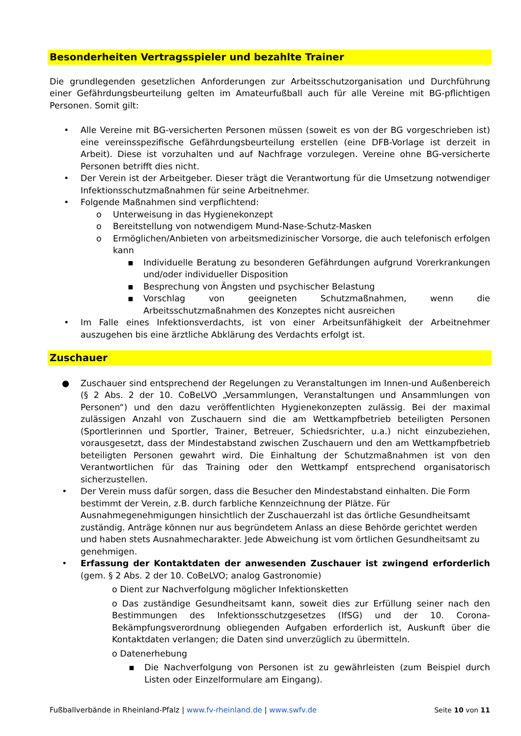Besonderheiten Vertragsspieler und bezahlte Trainer
Die grundlegenden gesetzlichen Anforderungen zur Arbeitsschutzorganisation und Durchführung einer Gefährdungsbeurteilung gelten im Amateurfußball auch für alle Vereine mit BG-pflichtigen Personen. Somit gilt:
• Alle Vereine mit BG-versicherten Personen müssen (soweit es von der BG vorgeschrieben ist) eine vereinsspezifische Gefährdungsbeurteilung erstellen (eine DFB-Vorlage ist derzeit in Arbeit). Diese ist vorzuhalten und auf Nachfrage vorzulegen. Vereine ohne BG-versicherte Personen betrifft dies nicht.
• Der Verein ist der Arbeitgeber. Dieser trägt die Verantwortung für die Umsetzung notwendiger Infektionsschutzmaßnahmen für seine Arbeitnehmer.
• Folgende Maßnahmen sind verpflichtend:
o Unterweisung in das Hygienekonzept
o Bereitstellung von notwendigem Mund-Nase-Schutz-Masken
o Ermöglichen/Anbieten von arbeitsmedizinischer Vorsorge, die auch telefonisch erfolgen kann
▪ Individuelle Beratung zu besonderen Gefährdungen aufgrund Vorerkrankungen und/oder individueller Disposition
▪ Besprechung von Ängsten und psychischer Belastung
▪ Vorschlag von geeigneten Schutzmaßnahmen, wenn die Arbeitsschutzmaßnahmen des Konzeptes nicht ausreichen
• Im Falle eines Infektionsverdachts, ist von einer Arbeitsunfähigkeit der Arbeitnehmer auszugehen bis eine ärztliche Abklärung des Verdachts erfolgt ist.
Zuschauer
● Zuschauer sind entsprechend der Regelungen zu Veranstaltungen im Innen-und Außenbereich (§ 2 Abs. 2 der 10. CoBeLVO „Versammlungen, Veranstaltungen und Ansammlungen von Personen“) und den dazu veröffentlichten Hygienekonzepten zulässig. Bei der maximal zulässigen Anzahl von Zuschauern sind die am Wettkampfbetrieb beteiligten Personen (Sportlerinnen und Sportler, Trainer, Betreuer, Schiedsrichter, u.a.) nicht einzubeziehen, vorausgesetzt, dass der Mindestabstand zwischen Zuschauern und den am Wettkampfbetrieb beteiligten Personen gewahrt wird. Die Einhaltung der Schutzmaßnahmen ist von den Verantwortlichen für das Training oder den Wettkampf entsprechend organisatorisch sicherzustellen.
• Der Verein muss dafür sorgen, dass die Besucher den Mindestabstand einhalten. Die Form bestimmt der Verein, z.B. durch farbliche Kennzeichnung der Plätze. Für Ausnahmegenehmigungen hinsichtlich der Zuschauerzahl ist das örtliche Gesundheitsamt zuständig. Anträge können nur aus begründetem Anlass an diese Behörde gerichtet werden und haben stets Ausnahmecharakter. Jede Abweichung ist vom örtlichen Gesundheitsamt zu genehmigen.
• Erfassung der Kontaktdaten der anwesenden Zuschauer ist zwingend erforderlich (gem. § 2 Abs. 2 der 10. CoBeLVO; analog Gastronomie)
o Dient zur Nachverfolgung möglicher Infektionsketten
o Das zuständige Gesundheitsamt kann, soweit dies zur Erfüllung seiner nach den Bestimmungen des Infektionsschutzgesetzes (IfSG) und der 10. Corona-Bekämpfungsverordnung obliegenden Aufgaben erforderlich ist, Auskunft über die Kontaktdaten verlangen; die Daten sind unverzüglich zu übermitteln.
o Datenerhebung
▪ Die Nachverfolgung von Personen ist zu gewährleisten (zum Beispiel durch Listen oder Einzelformulare am Eingang).
Fußballverbände in Rheinland-Pfalz | www.fv-rheinland.de | www.swfv.de Seite 10 von 11